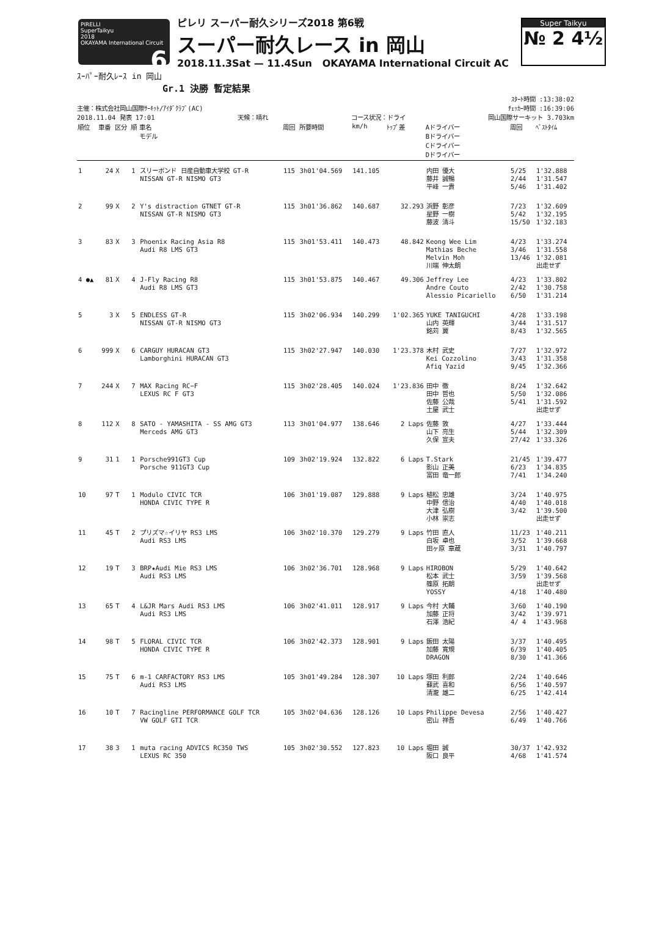PIRELLI
SuperTaikyu
2018
OKAYAMA International Circuit 6
ピレリ スーパー耐久シリーズ2018 第6戦
スーパー耐久レース in 岡山
2018.11.3Sat — 11.4Sun OKAYAMA International Circuit AC
Super Taikyu
№ 2 4½
ｽｰﾊﾟｰ耐久ﾚｰｽ in 岡山
Gr.1 決勝 暫定結果
ｽﾀｰﾄ時間 :13:38:02
主催：株式会社岡山国際ｻｰｷｯﾄ/ｱｲﾀﾞｸﾗﾌﾞ(AC) ﾁｪｯｶｰ時間 :16:39:06
2018.11.04 発表 17:01 天候：晴れ コース状況：ドライ 岡山国際サーキット 3.703km
| 順位 | 車番 | 区分 | 順 | 車名 モデル | 周回 | 所要時間 | km/h | ﾄｯﾌﾟ差 | Aドライバー Bドライバー Cドライバー Dドライバー | 周回 | ﾍﾞｽﾄﾀｲﾑ |
| --- | --- | --- | --- | --- | --- | --- | --- | --- | --- | --- | --- |
| 1 | 24 | X | 1 | スリーボンド 日産自動車大学校 GT-R NISSAN GT-R NISMO GT3 | 115 | 3h01'04.569 | 141.105 | | 内田 優大 藤井 誠暢 平峰 一貴 | 5/25 2/44 5/46 | 1'32.888 1'31.547 1'31.402 |
| 2 | 99 | X | 2 | Y's distraction GTNET GT-R NISSAN GT-R NISMO GT3 | 115 | 3h01'36.862 | 140.687 | 32.293 | 浜野 彰彦 星野 一樹 藤波 清斗 | 7/23 5/42 15/50 | 1'32.609 1'32.195 1'32.183 |
| 3 | 83 | X | 3 | Phoenix Racing Asia R8 Audi R8 LMS GT3 | 115 | 3h01'53.411 | 140.473 | 48.842 | Keong Wee Lim Mathias Beche Melvin Moh 川端 伸太朗 | 4/23 3/46 13/46 | 1'33.274 1'31.558 1'32.081 出走せず |
| 4 ●▲ | 81 | X | 4 | J-Fly Racing R8 Audi R8 LMS GT3 | 115 | 3h01'53.875 | 140.467 | 49.306 | Jeffrey Lee Andre Couto Alessio Picariello | 4/23 2/42 6/50 | 1'33.802 1'30.758 1'31.214 |
| 5 | 3 | X | 5 | ENDLESS GT-R NISSAN GT-R NISMO GT3 | 115 | 3h02'06.934 | 140.299 | 1'02.365 | YUKE TANIGUCHI 山内 英輝 銘苅 翼 | 4/28 3/44 8/43 | 1'33.198 1'31.517 1'32.565 |
| 6 | 999 | X | 6 | CARGUY HURACAN GT3 Lamborghini HURACAN GT3 | 115 | 3h02'27.947 | 140.030 | 1'23.378 | 木村 武史 Kei Cozzolino Afiq Yazid | 7/27 3/43 9/45 | 1'32.972 1'31.358 1'32.366 |
| 7 | 244 | X | 7 | MAX Racing RC−F LEXUS RC F GT3 | 115 | 3h02'28.405 | 140.024 | 1'23.836 | 田中 徹 田中 哲也 佐藤 公哉 土屋 武士 | 8/24 5/50 5/41 | 1'32.642 1'32.086 1'31.592 出走せず |
| 8 | 112 | X | 8 | SATO - YAMASHITA - SS AMG GT3 Merceds AMG GT3 | 113 | 3h01'04.977 | 138.646 | 2 Laps | 佐藤 敦 山下 亮生 久保 宣夫 | 4/27 5/44 27/42 | 1'33.444 1'32.309 1'33.326 |
| 9 | 31 | 1 | 1 | Porsche991GT3 Cup Porsche 911GT3 Cup | 109 | 3h02'19.924 | 132.822 | 6 Laps | T.Stark 影山 正美 富田 竜一郎 | 21/45 6/23 7/41 | 1'39.477 1'34.835 1'34.240 |
| 10 | 97 | T | 1 | Modulo CIVIC TCR HONDA CIVIC TYPE R | 106 | 3h01'19.087 | 129.888 | 9 Laps | 植松 忠雄 中野 信治 大津 弘樹 小林 崇志 | 3/24 4/40 3/42 | 1'40.975 1'40.018 1'39.500 出走せず |
| 11 | 45 | T | 2 | プリズマ☆イリヤ RS3 LMS Audi RS3 LMS | 106 | 3h02'10.370 | 129.279 | 9 Laps | 竹田 直人 白坂 卓也 田ヶ原 章蔵 | 11/23 3/52 3/31 | 1'40.211 1'39.668 1'40.797 |
| 12 | 19 | T | 3 | BRP★Audi Mie RS3 LMS Audi RS3 LMS | 106 | 3h02'36.701 | 128.968 | 9 Laps | HIROBON 松本 武士 篠原 拓朗 YOSSY | 5/29 3/59 4/18 | 1'40.642 1'39.568 出走せず 1'40.480 |
| 13 | 65 | T | 4 | L&JR Mars Audi RS3 LMS Audi RS3 LMS | 106 | 3h02'41.011 | 128.917 | 9 Laps | 今村 大輔 加藤 正将 石澤 浩紀 | 3/60 3/42 4/ 4 | 1'40.190 1'39.971 1'43.968 |
| 14 | 98 | T | 5 | FLORAL CIVIC TCR HONDA CIVIC TYPE R | 106 | 3h02'42.373 | 128.901 | 9 Laps | 飯田 太陽 加藤 寛規 DRAGON | 3/37 6/39 8/30 | 1'40.495 1'40.405 1'41.366 |
| 15 | 75 | T | 6 | m-1 CARFACTORY RS3 LMS Audi RS3 LMS | 105 | 3h01'49.284 | 128.307 | 10 Laps | 塚田 利郎 蘇武 喜和 清瀧 雄二 | 2/24 6/56 6/25 | 1'40.646 1'40.597 1'42.414 |
| 16 | 10 | T | 7 | Racingline PERFORMANCE GOLF TCR VW GOLF GTI TCR | 105 | 3h02'04.636 | 128.126 | 10 Laps | Philippe Devesa 密山 祥吾 | 2/56 6/49 | 1'40.427 1'40.766 |
| 17 | 38 | 3 | 1 | muta racing ADVICS RC350 TWS LEXUS RC 350 | 105 | 3h02'30.552 | 127.823 | 10 Laps | 堀田 誠 阪口 良平 | 30/37 4/68 | 1'42.932 1'41.574 |